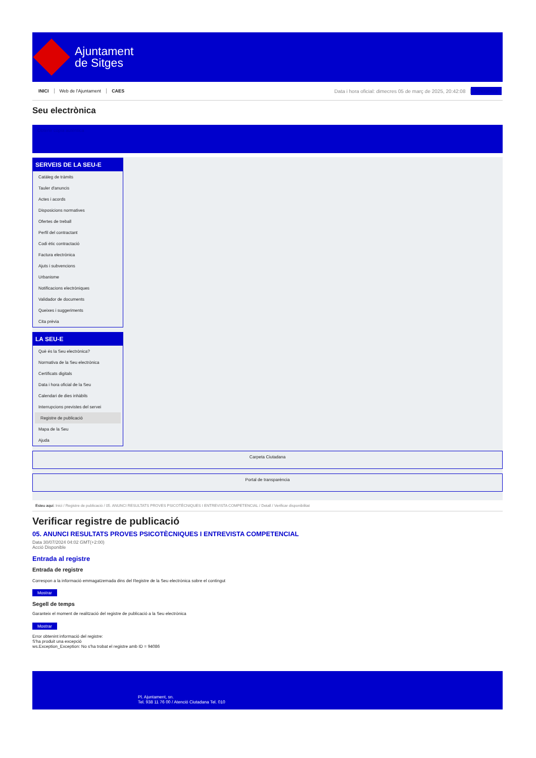Ajuntament
de Sitges
INICI Web de l'Ajuntament CAES Data i hora oficial: dimecres 05 de març de 2025, 20:42:08 Sincronitza
Seu electrònica
Obtenir còpia autèntica
SERVEIS DE LA SEU-E
Catàleg de tràmits
Tauler d'anuncis
Actes i acords
Disposicions normatives
Ofertes de treball
Perfil del contractant
Codi ètic contractació
Factura electrònica
Ajuts i subvencions
Urbanisme
Notificacions electròniques
Validador de documents
Queixes i suggeriments
Cita prèvia
LA SEU-E
Què és la Seu electrònica?
Normativa de la Seu electrònica
Certificats digitals
Data i hora oficial de la Seu
Calendari de dies inhàbils
Interrupcions previstes del servei
Registre de publicació
Mapa de la Seu
Ajuda
Carpeta Ciutadana
Portal de transparència
Esteu aquí: Inici / Registre de publicació / 05. ANUNCI RESULTATS PROVES PSICOTÈCNIQUES I ENTREVISTA COMPETENCIAL / Detall / Verificar disponibilitat
Verificar registre de publicació
05. ANUNCI RESULTATS PROVES PSICOTÈCNIQUES I ENTREVISTA COMPETENCIAL
Data 30/07/2024 04:02 GMT(+2:00)
Acció Disponible
Entrada al registre
Entrada de registre
Correspon a la informació emmagatzemada dins del Registre de la Seu electrònica sobre el contingut
Mostrar
Segell de temps
Garanteix el moment de realització del registre de publicació a la Seu electrònica
Mostrar
Error obtenint informació del registre:
S'ha produit una excepció
ws.Exception_Exception: No s'ha trobat el registre amb ID = 94086
Pl. Ajuntament, sn.
Tel. 938 11 76 00 / Atenció Ciutadana Tel. 010